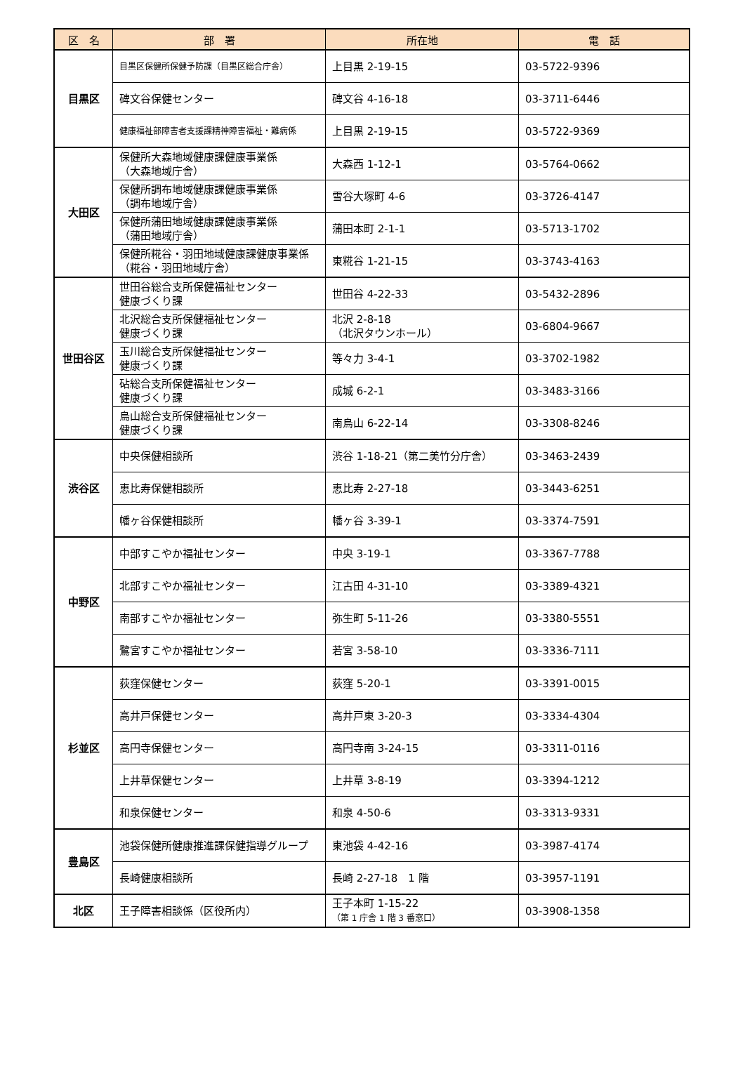| 区 名 | 部 署 | 所在地 | 電 話 |
| --- | --- | --- | --- |
| 目黒区 | 目黒区保健所保健予防課（目黒区総合庁舎） | 上目黒 2-19-15 | 03-5722-9396 |
| | 碑文谷保健センター | 碑文谷 4-16-18 | 03-3711-6446 |
| | 健康福祉部障害者支援課精神障害福祉・難病係 | 上目黒 2-19-15 | 03-5722-9369 |
| 大田区 | 保健所大森地域健康課健康事業係 （大森地域庁舎） | 大森西 1-12-1 | 03-5764-0662 |
| | 保健所調布地域健康課健康事業係 （調布地域庁舎） | 雪谷大塚町 4-6 | 03-3726-4147 |
| | 保健所蒲田地域健康課健康事業係 （蒲田地域庁舎） | 蒲田本町 2-1-1 | 03-5713-1702 |
| | 保健所糀谷・羽田地域健康課健康事業係 （糀谷・羽田地域庁舎） | 東糀谷 1-21-15 | 03-3743-4163 |
| 世田谷区 | 世田谷総合支所保健福祉センター 健康づくり課 | 世田谷 4-22-33 | 03-5432-2896 |
| | 北沢総合支所保健福祉センター 健康づくり課 | 北沢 2-8-18 （北沢タウンホール） | 03-6804-9667 |
| | 玉川総合支所保健福祉センター 健康づくり課 | 等々力 3-4-1 | 03-3702-1982 |
| | 砧総合支所保健福祉センター 健康づくり課 | 成城 6-2-1 | 03-3483-3166 |
| | 烏山総合支所保健福祉センター 健康づくり課 | 南烏山 6-22-14 | 03-3308-8246 |
| 渋谷区 | 中央保健相談所 | 渋谷 1-18-21（第二美竹分庁舎） | 03-3463-2439 |
| | 恵比寿保健相談所 | 恵比寿 2-27-18 | 03-3443-6251 |
| | 幡ヶ谷保健相談所 | 幡ヶ谷 3-39-1 | 03-3374-7591 |
| 中野区 | 中部すこやか福祉センター | 中央 3-19-1 | 03-3367-7788 |
| | 北部すこやか福祉センター | 江古田 4-31-10 | 03-3389-4321 |
| | 南部すこやか福祉センター | 弥生町 5-11-26 | 03-3380-5551 |
| | 鷺宮すこやか福祉センター | 若宮 3-58-10 | 03-3336-7111 |
| 杉並区 | 荻窪保健センター | 荻窪 5-20-1 | 03-3391-0015 |
| | 高井戸保健センター | 高井戸東 3-20-3 | 03-3334-4304 |
| | 高円寺保健センター | 高円寺南 3-24-15 | 03-3311-0116 |
| | 上井草保健センター | 上井草 3-8-19 | 03-3394-1212 |
| | 和泉保健センター | 和泉 4-50-6 | 03-3313-9331 |
| 豊島区 | 池袋保健所健康推進課保健指導グループ | 東池袋 4-42-16 | 03-3987-4174 |
| | 長崎健康相談所 | 長崎 2-27-18 1 階 | 03-3957-1191 |
| 北区 | 王子障害相談係（区役所内） | 王子本町 1-15-22 （第 1 庁舎 1 階 3 番窓口） | 03-3908-1358 |